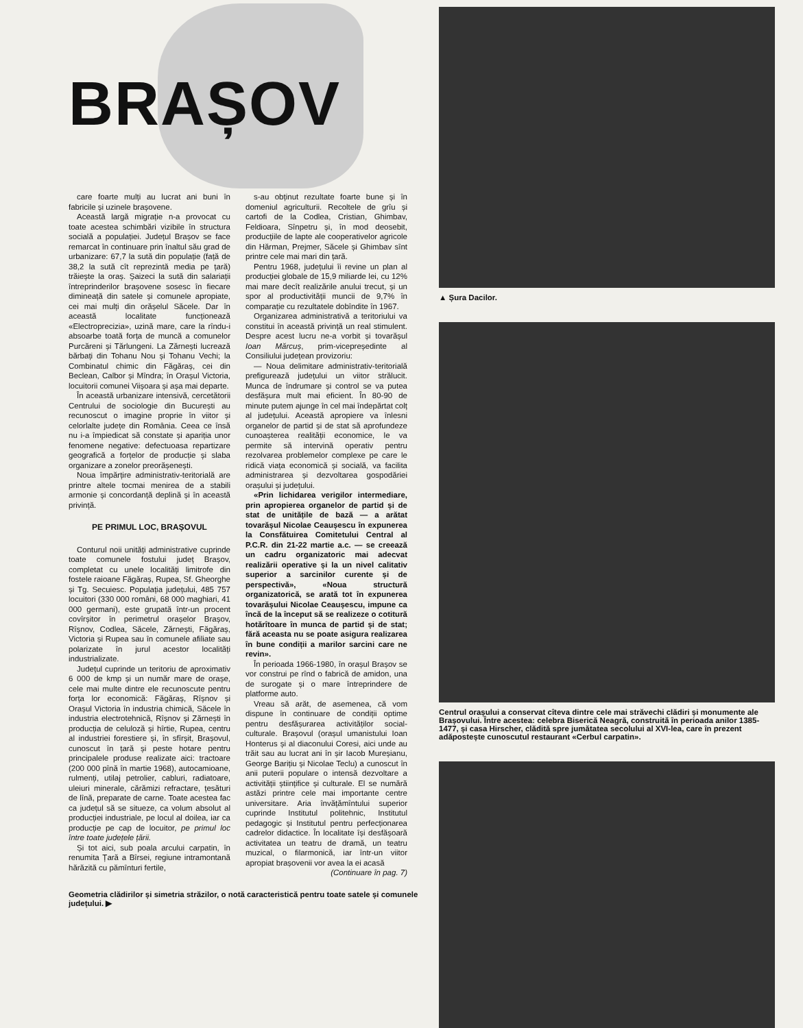BRAȘOV
care foarte mulți au lucrat ani buni în fabricile și uzinele brașovene.
Această largă migrație n-a provocat cu toate acestea schimbări vizibile în structura socială a populației. Județul Brașov se face remarcat în continuare prin înaltul său grad de urbanizare: 67,7 la sută din populație (față de 38,2 la sută cît reprezintă media pe țară) trăiește la oraș. Șaizeci la sută din salariații întreprinderilor brașovene sosesc în fiecare dimineață din satele și comunele apropiate, cei mai mulți din orășelul Săcele. Dar în această localitate funcționează «Electroprecizia», uzină mare, care la rîndu-i absoarbe toată forța de muncă a comunelor Purcăreni și Tărlungeni. La Zărnești lucrează bărbați din Tohanu Nou și Tohanu Vechi; la Combinatul chimic din Făgăraș, cei din Beclean, Calbor și Mîndra; în Orașul Victoria, locuitorii comunei Viișoara și așa mai departe.
În această urbanizare intensivă, cercetătorii Centrului de sociologie din București au recunoscut o imagine proprie în viitor și celorlalte județe din România. Ceea ce însă nu i-a împiedicat să constate și apariția unor fenomene negative: defectuoasa repartizare geografică a forțelor de producție și slaba organizare a zonelor preorășenești.
Noua împărțire administrativ-teritorială are printre altele tocmai menirea de a stabili armonie și concordanță deplină și în această privință.
PE PRIMUL LOC, BRAȘOVUL
Conturul noii unități administrative cuprinde toate comunele fostului județ Brașov, completat cu unele localități limitrofe din fostele raioane Făgăraș, Rupea, Sf. Gheorghe și Tg. Secuiesc. Populația județului, 485 757 locuitori (330 000 români, 68 000 maghiari, 41 000 germani), este grupată într-un procent covîrșitor în perimetrul orașelor Brașov, Rîșnov, Codlea, Săcele, Zărnești, Făgăraș, Victoria și Rupea sau în comunele afiliate sau polarizate în jurul acestor localități industrializate.
Județul cuprinde un teritoriu de aproximativ 6 000 de kmp și un număr mare de orașe, cele mai multe dintre ele recunoscute pentru forța lor economică: Făgăraș, Rîșnov și Orașul Victoria în industria chimică, Săcele în industria electrotehnică, Rîșnov și Zărnești în producția de celuloză și hîrtie, Rupea, centru al industriei forestiere și, în sfîrșit, Brașovul, cunoscut în țară și peste hotare pentru principalele produse realizate aici: tractoare (200 000 pînă în martie 1968), autocamioane, rulmenți, utilaj petrolier, cabluri, radiatoare, uleiuri minerale, cărămizi refractare, țesături de lînă, preparate de carne. Toate acestea fac ca județul să se situeze, ca volum absolut al producției industriale, pe locul al doilea, iar ca producție pe cap de locuitor, pe primul loc între toate județele țării.
Și tot aici, sub poala arcului carpatin, în renumita Țară a Bîrsei, regiune intramontană hărăzită cu pămînturi fertile,
s-au obținut rezultate foarte bune și în domeniul agriculturii. Recoltele de grîu și cartofi de la Codlea, Cristian, Ghimbav, Feldioara, Sînpetru și, în mod deosebit, producțiile de lapte ale cooperativelor agricole din Hărman, Prejmer, Săcele și Ghimbav sînt printre cele mai mari din țară.
Pentru 1968, județului îi revine un plan al producției globale de 15,9 miliarde lei, cu 12% mai mare decît realizările anului trecut, și un spor al productivității muncii de 9,7% în comparație cu rezultatele dobîndite în 1967.
Organizarea administrativă a teritoriului va constitui în această privință un real stimulent. Despre acest lucru ne-a vorbit și tovarășul Ioan Mărcuș, prim-vicepreședinte al Consiliului județean provizoriu:
— Noua delimitare administrativ-teritorială prefigurează județului un viitor strălucit. Munca de îndrumare și control se va putea desfășura mult mai eficient. În 80-90 de minute putem ajunge în cel mai îndepărtat colț al județului. Această apropiere va înlesni organelor de partid și de stat să aprofundeze cunoașterea realității economice, le va permite să intervină operativ pentru rezolvarea problemelor complexe pe care le ridică viața economică și socială, va facilita administrarea și dezvoltarea gospodăriei orașului și județului.
«Prin lichidarea verigilor intermediare, prin apropierea organelor de partid și de stat de unitățile de bază — a arătat tovarășul Nicolae Ceaușescu în expunerea la Consfătuirea Comitetului Central al P.C.R. din 21-22 martie a.c. — se creează un cadru organizatoric mai adecvat realizării operative și la un nivel calitativ superior a sarcinilor curente și de perspectivă», «Noua structură organizatorică, se arată tot în expunerea tovarășului Nicolae Ceaușescu, impune ca încă de la început să se realizeze o cotitură hotărîtoare în munca de partid și de stat; fără aceasta nu se poate asigura realizarea în bune condiții a marilor sarcini care ne revin».
În perioada 1966-1980, în orașul Brașov se vor construi pe rînd o fabrică de amidon, una de surogate și o mare întreprindere de platforme auto.
Vreau să arăt, de asemenea, că vom dispune în continuare de condiții optime pentru desfășurarea activităților social-culturale. Brașovul (orașul umanistului Ioan Honterus și al diaconului Coresi, aici unde au trăit sau au lucrat ani în șir Iacob Mureșianu, George Barițiu și Nicolae Teclu) a cunoscut în anii puterii populare o intensă dezvoltare a activității științifice și culturale. El se numără astăzi printre cele mai importante centre universitare. Aria învățămîntului superior cuprinde Institutul politehnic, Institutul pedagogic și Institutul pentru perfecționarea cadrelor didactice. În localitate își desfășoară activitatea un teatru de dramă, un teatru muzical, o filarmonică, iar într-un viitor apropiat brașovenii vor avea la ei acasă
(Continuare în pag. 7)
Geometria clădirilor și simetria străzilor, o notă caracteristică pentru toate satele și comunele județului. ▶
▲ Șura Dacilor.
Centrul orașului a conservat cîteva dintre cele mai străvechi clădiri și monumente ale Brașovului. Între acestea: celebra Biserică Neagră, construită în perioada anilor 1385-1477, și casa Hirscher, clădită spre jumătatea secolului al XVI-lea, care în prezent adăpostește cunoscutul restaurant «Cerbul carpatin».